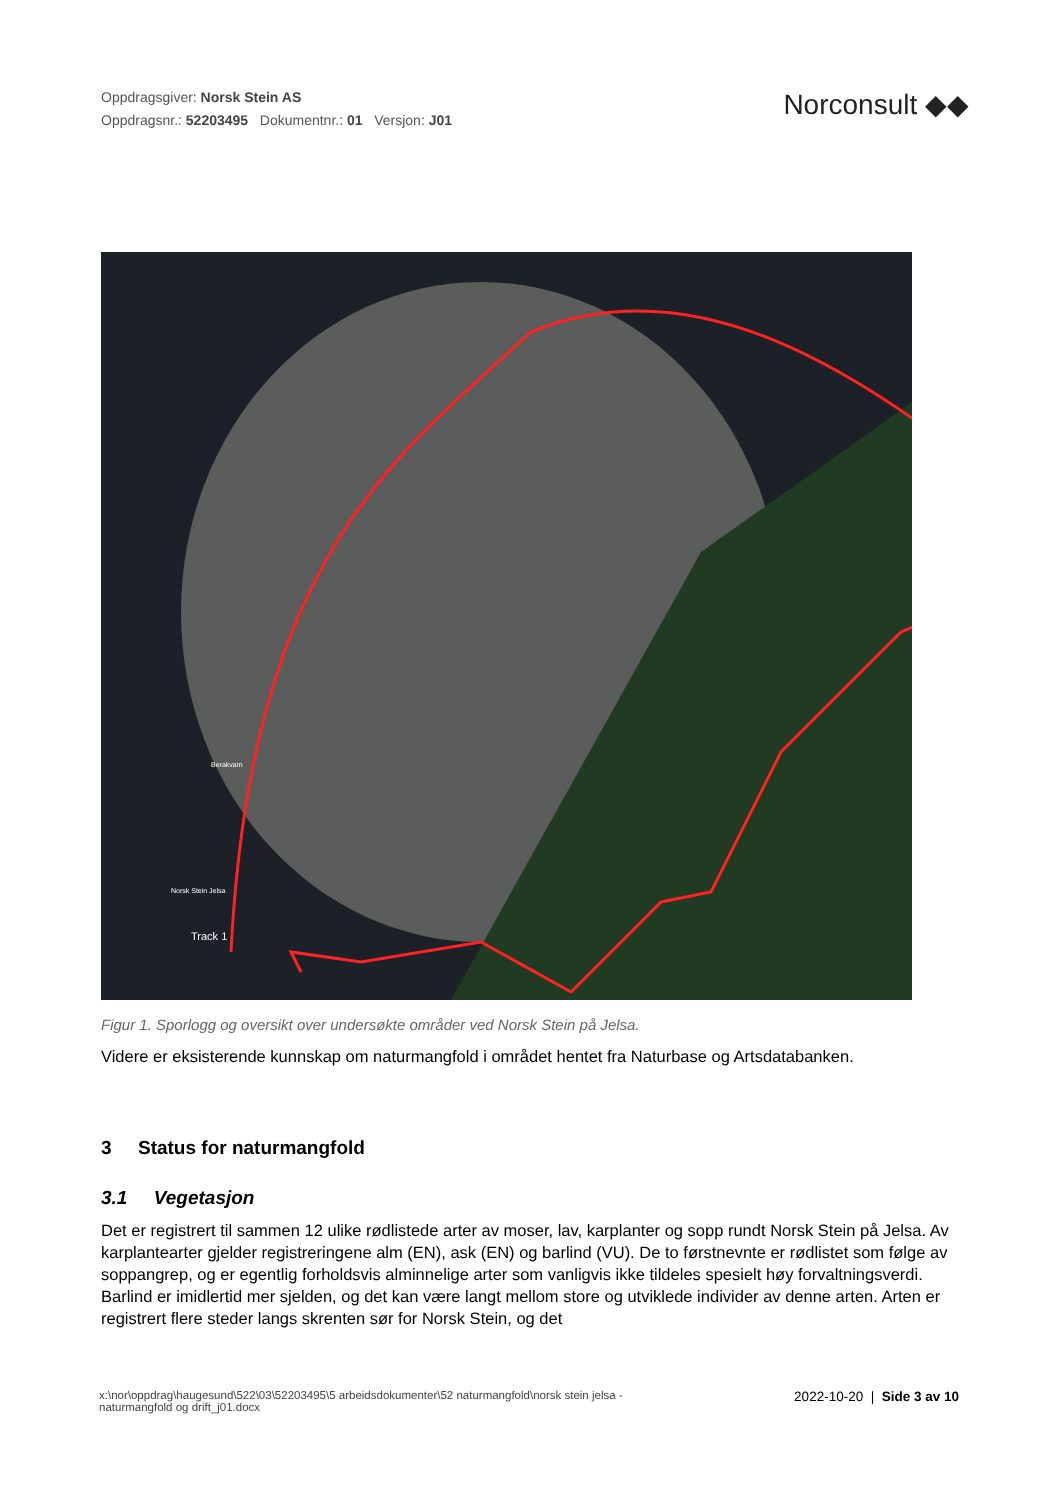Oppdragsgiver: Norsk Stein AS
Oppdragsnr.: 52203495 Dokumentnr.: 01 Versjon: J01
Norconsult ◆◆
Track 1
Berakvam
Norsk Stein Jelsa
Figur 1. Sporlogg og oversikt over undersøkte områder ved Norsk Stein på Jelsa.
Videre er eksisterende kunnskap om naturmangfold i området hentet fra Naturbase og Artsdatabanken.
3 Status for naturmangfold
3.1 Vegetasjon
Det er registrert til sammen 12 ulike rødlistede arter av moser, lav, karplanter og sopp rundt Norsk Stein på Jelsa. Av karplantearter gjelder registreringene alm (EN), ask (EN) og barlind (VU). De to førstnevnte er rødlistet som følge av soppangrep, og er egentlig forholdsvis alminnelige arter som vanligvis ikke tildeles spesielt høy forvaltningsverdi. Barlind er imidlertid mer sjelden, og det kan være langt mellom store og utviklede individer av denne arten. Arten er registrert flere steder langs skrenten sør for Norsk Stein, og det
x:\nor\oppdrag\haugesund\522\03\52203495\5 arbeidsdokumenter\52 naturmangfold\norsk stein jelsa -
naturmangfold og drift_j01.docx
2022-10-20 | Side 3 av 10